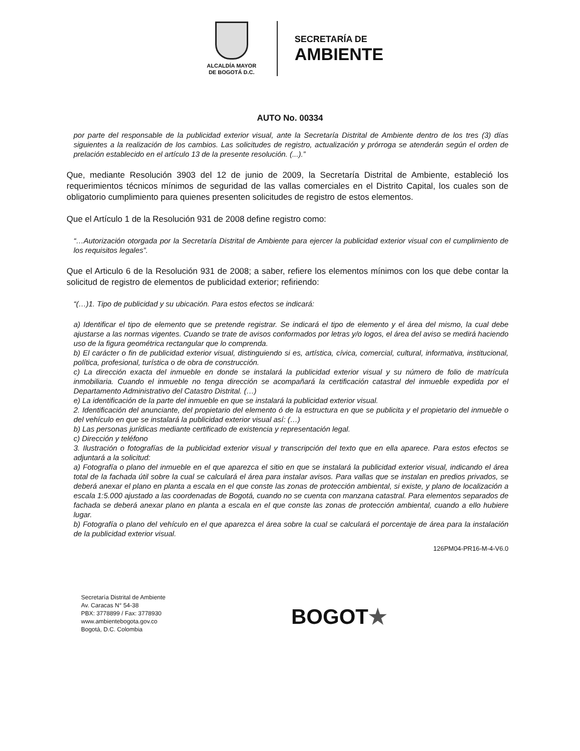ALCALDÍA MAYOR
DE BOGOTÁ D.C.
SECRETARÍA DE
AMBIENTE
AUTO No. 00334
por parte del responsable de la publicidad exterior visual, ante la Secretaría Distrital de Ambiente dentro de los tres (3) días siguientes a la realización de los cambios. Las solicitudes de registro, actualización y prórroga se atenderán según el orden de prelación establecido en el artículo 13 de la presente resolución. (...).”
Que, mediante Resolución 3903 del 12 de junio de 2009, la Secretaría Distrital de Ambiente, estableció los requerimientos técnicos mínimos de seguridad de las vallas comerciales en el Distrito Capital, los cuales son de obligatorio cumplimiento para quienes presenten solicitudes de registro de estos elementos.
Que el Artículo 1 de la Resolución 931 de 2008 define registro como:
“…Autorización otorgada por la Secretaría Distrital de Ambiente para ejercer la publicidad exterior visual con el cumplimiento de los requisitos legales”.
Que el Articulo 6 de la Resolución 931 de 2008; a saber, refiere los elementos mínimos con los que debe contar la solicitud de registro de elementos de publicidad exterior; refiriendo:
“(…)1. Tipo de publicidad y su ubicación. Para estos efectos se indicará:
a) Identificar el tipo de elemento que se pretende registrar. Se indicará el tipo de elemento y el área del mismo, la cual debe ajustarse a las normas vigentes. Cuando se trate de avisos conformados por letras y/o logos, el área del aviso se medirá haciendo uso de la figura geométrica rectangular que lo comprenda.
b) El carácter o fin de publicidad exterior visual, distinguiendo si es, artística, cívica, comercial, cultural, informativa, institucional, política, profesional, turística o de obra de construcción.
c) La dirección exacta del inmueble en donde se instalará la publicidad exterior visual y su número de folio de matrícula inmobiliaria. Cuando el inmueble no tenga dirección se acompañará la certificación catastral del inmueble expedida por el Departamento Administrativo del Catastro Distrital. (…)
e) La identificación de la parte del inmueble en que se instalará la publicidad exterior visual.
2. Identificación del anunciante, del propietario del elemento ó de la estructura en que se publicita y el propietario del inmueble o del vehículo en que se instalará la publicidad exterior visual así: (…)
b) Las personas jurídicas mediante certificado de existencia y representación legal.
c) Dirección y teléfono
3. Ilustración o fotografías de la publicidad exterior visual y transcripción del texto que en ella aparece. Para estos efectos se adjuntará a la solicitud:
a) Fotografía o plano del inmueble en el que aparezca el sitio en que se instalará la publicidad exterior visual, indicando el área total de la fachada útil sobre la cual se calculará el área para instalar avisos. Para vallas que se instalan en predios privados, se deberá anexar el plano en planta a escala en el que conste las zonas de protección ambiental, si existe, y plano de localización a escala 1:5.000 ajustado a las coordenadas de Bogotá, cuando no se cuenta con manzana catastral. Para elementos separados de fachada se deberá anexar plano en planta a escala en el que conste las zonas de protección ambiental, cuando a ello hubiere lugar.
b) Fotografía o plano del vehículo en el que aparezca el área sobre la cual se calculará el porcentaje de área para la instalación de la publicidad exterior visual.
126PM04-PR16-M-4-V6.0
Secretaría Distrital de Ambiente
Av. Caracas N° 54-38
PBX: 3778899 / Fax: 3778930
www.ambientebogota.gov.co
Bogotá, D.C. Colombia
BOGOT★